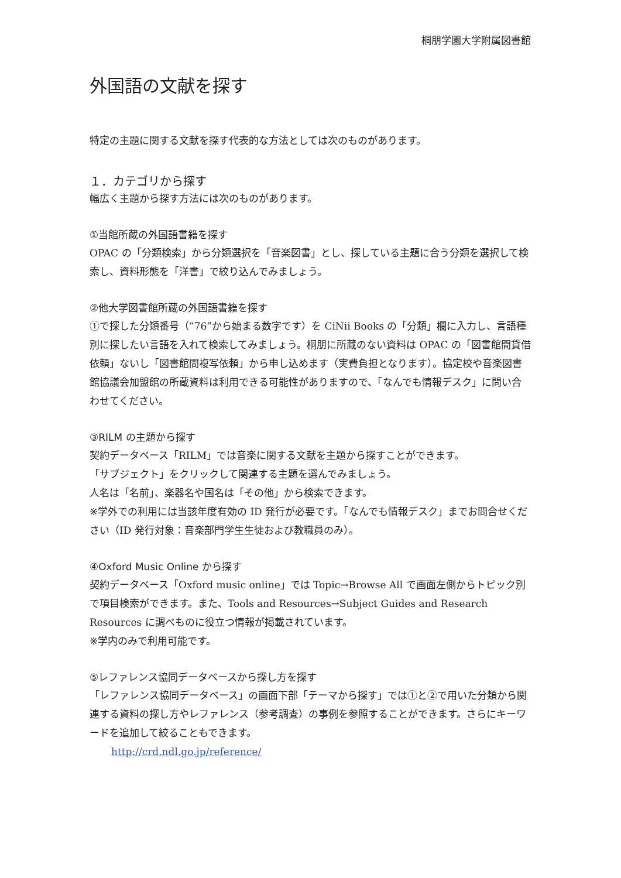桐朋学園大学附属図書館
外国語の文献を探す
特定の主題に関する文献を探す代表的な方法としては次のものがあります。
１．カテゴリから探す
幅広く主題から探す方法には次のものがあります。
①当館所蔵の外国語書籍を探す
OPAC の「分類検索」から分類選択を「音楽図書」とし、探している主題に合う分類を選択して検索し、資料形態を「洋書」で絞り込んでみましょう。
②他大学図書館所蔵の外国語書籍を探す
①で探した分類番号（”76”から始まる数字です）を CiNii Books の「分類」欄に入力し、言語種別に探したい言語を入れて検索してみましょう。桐朋に所蔵のない資料は OPAC の「図書館間貸借依頼」ないし「図書館間複写依頼」から申し込めます（実費負担となります）。協定校や音楽図書館協議会加盟館の所蔵資料は利用できる可能性がありますので、「なんでも情報デスク」に問い合わせてください。
③RILM の主題から探す
契約データベース「RILM」では音楽に関する文献を主題から探すことができます。
「サブジェクト」をクリックして関連する主題を選んでみましょう。
人名は「名前」、楽器名や国名は「その他」から検索できます。
※学外での利用には当該年度有効の ID 発行が必要です。「なんでも情報デスク」までお問合せください（ID 発行対象：音楽部門学生生徒および教職員のみ）。
④Oxford Music Online から探す
契約データベース「Oxford music online」では Topic→Browse All で画面左側からトピック別で項目検索ができます。また、Tools and Resources→Subject Guides and Research Resources に調べものに役立つ情報が掲載されています。
※学内のみで利用可能です。
⑤レファレンス協同データベースから探し方を探す
「レファレンス協同データベース」の画面下部「テーマから探す」では①と②で用いた分類から関連する資料の探し方やレファレンス（参考調査）の事例を参照することができます。さらにキーワードを追加して絞ることもできます。
http://crd.ndl.go.jp/reference/